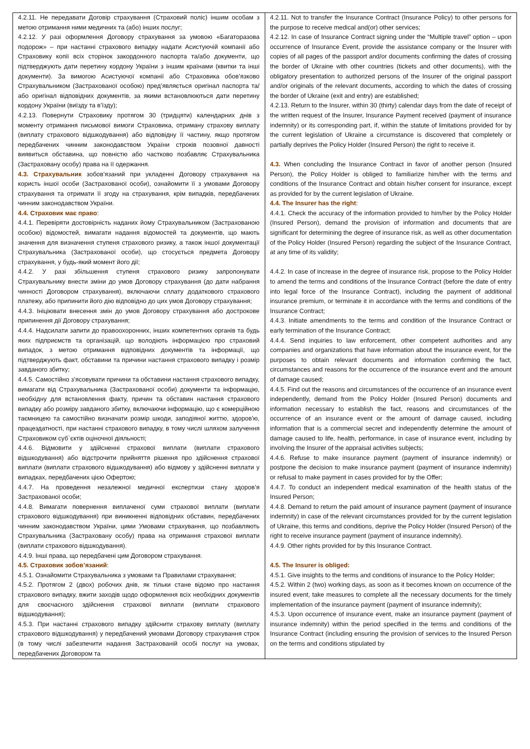| 4.2.11. Не передавати Договір страхування (Страховий поліс) іншим особам з метою отримання ними медичних та (або) інших послуг; 4.2.12. У разі оформлення Договору страхування за умовою «Багаторазова подорож» – при настанні страхового випадку надати Асистуючій компанії або Страховику копії всіх сторінок закордонного паспорта та/або документи, що підтверджують дати перетину кордону України з іншим країнами (квитки та інші документи). За вимогою Асистуючої компанії або Страховика обов’язково Страхувальником (Застрахованої особою) пред’являється оригінал паспорта та/або оригінал відповідних документів, за якими встановлюються дати перетину кордону України (виїзду та в’їзду); 4.2.13. Повернути Страховику протягом 30 (тридцяти) календарних днів з моменту отримання письмової вимоги Страховика, отриману страхову виплату (виплату страхового відшкодування) або відповідну її частину, якщо протягом передбачених чинним законодавством України строків позовної давності виявиться обставина, що повністю або частково позбавляє Страхувальника (Застраховану особу) права на її одержання. 4.3. Страхувальник зобов’язаний при укладенні Договору страхування на користь іншої особи (Застрахованої особи), ознайомити її з умовами Договору страхування та отримати її згоду на страхування, крім випадків, передбачених чинним законодавством України. 4.4. Страховик має право : 4.4.1. Перевіряти достовірність наданих йому Страхувальником (Застрахованою особою) відомостей, вимагати надання відомостей та документів, що мають значення для визначення ступеня страхового ризику, а також іншої документації Страхувальника (Застрахованої особи), що стосується предмета Договору страхування, у будь-який момент його дії; 4.4.2. У разі збільшення ступеня страхового ризику запропонувати Страхувальнику внести зміни до умов Договору страхування (до дати набрання чинності Договором страхування), включаючи сплату додаткового страхового платежу, або припинити його дію відповідно до цих умов Договору страхування; 4.4.3. Ініціювати внесення змін до умов Договору страхування або дострокове припинення дії Договору страхування; 4.4.4. Надсилати запити до правоохоронних, інших компетентних органів та будь яких підприємств та організацій, що володіють інформацією про страховий випадок, з метою отримання відповідних документів та інформації, що підтверджують факт, обставини та причини настання страхового випадку і розмір завданого збитку; 4.4.5. Самостійно з’ясовувати причини та обставини настання страхового випадку, вимагати від Страхувальника (Застрахованої особи) документи та інформацію, необхідну для встановлення факту, причин та обставин настання страхового випадку або розміру завданого збитку, включаючи інформацію, що є комерційною таємницею та самостійно визначати розмір шкоди, заподіяної життю, здоров'ю, працездатності, при настанні страхового випадку, в тому числі шляхом залучення Страховиком суб`єктів оціночної діяльності; 4.4.6. Відмовити у здійсненні страхової виплати (виплати страхового відшкодування) або відстрочити прийняття рішення про здійснення страхової виплати (виплати страхового відшкодування) або відмову у здійсненні виплати у випадках, передбачених цією Офертою; 4.4.7. На проведення незалежної медичної експертизи стану здоров’я Застрахованої особи; 4.4.8. Вимагати повернення виплаченої суми страхової виплати (виплати страхового відшкодування) при виникненні відповідних обставин, передбачених чинним законодавством України, цими Умовами страхування, що позбавляють Страхувальника (Застраховану особу) права на отримання страхової виплати (виплати страхового відшкодування). 4.4.9. Інші права, що передбачені цим Договором страхування. 4.5. Страховик зобов’язаний : 4.5.1. Ознайомити Страхувальника з умовами та Правилами страхування; 4.5.2. Протягом 2 (двох) робочих днів, як тільки стане відомо про настання страхового випадку, вжити заходів щодо оформлення всіх необхідних документів для своєчасного здійснення страхової виплати (виплати страхового відшкодування); 4.5.3. При настанні страхового випадку здійснити страхову виплату (виплату страхового відшкодування) у передбачений умовами Договору страхування строк (в тому числі забезпечити надання Застрахованій особі послуг на умовах, передбачених Договором та | 4.2.11. Not to transfer the Insurance Contract (Insurance Policy) to other persons for the purpose to receive medical and(or) other services; 4.2.12. In case of Insurance Contract signing under the “Multiple travel” option – upon occurrence of Insurance Event, provide the assistance company or the Insurer with copies of all pages of the passport and/or documents confirming the dates of crossing the border of Ukraine with other countries (tickets and other documents), with the obligatory presentation to authorized persons of the Insurer of the original passport and/or originals of the relevant documents, according to which the dates of crossing the border of Ukraine (exit and entry) are established; 4.2.13. Return to the Insurer, within 30 (thirty) calendar days from the date of receipt of the written request of the Insurer, Insurance Payment received (payment of insurance indemnity) or its corresponding part, if, within the statute of limitations provided for by the current legislation of Ukraine a circumstance is discovered that completely or partially deprives the Policy Holder (Insured Person) the right to receive it. 4.3. When concluding the Insurance Contract in favor of another person (Insured Person), the Policy Holder is obliged to familiarize him/her with the terms and conditions of the Insurance Contract and obtain his/her consent for insurance, except as provided for by the current legislation of Ukraine. 4.4. The Insurer has the right : 4.4.1. Check the accuracy of the information provided to him/her by the Policy Holder (Insured Person), demand the provision of information and documents that are significant for determining the degree of insurance risk, as well as other documentation of the Policy Holder (Insured Person) regarding the subject of the Insurance Contract, at any time of its validity; 4.4.2. In case of increase in the degree of insurance risk, propose to the Policy Holder to amend the terms and conditions of the Insurance Contract (before the date of entry into legal force of the Insurance Contract), including the payment of additional insurance premium, or terminate it in accordance with the terms and conditions of the Insurance Contract; 4.4.3. Initiate amendments to the terms and condition of the Insurance Contract or early termination of the Insurance Contract; 4.4.4. Send inquiries to law enforcement, other competent authorities and any companies and organizations that have information about the insurance event, for the purposes to obtain relevant documents and information confirming the fact, circumstances and reasons for the occurrence of the insurance event and the amount of damage caused; 4.4.5. Find out the reasons and circumstances of the occurrence of an insurance event independently, demand from the Policy Holder (Insured Person) documents and information necessary to establish the fact, reasons and circumstances of the occurrence of an insurance event or the amount of damage caused, including information that is a commercial secret and independently determine the amount of damage caused to life, health, performance, in case of insurance event, including by involving the Insurer of the appraisal activities subjects; 4.4.6. Refuse to make insurance payment (payment of insurance indemnity) or postpone the decision to make insurance payment (payment of insurance indemnity) or refusal to make payment in cases provided for by the Offer; 4.4.7. To conduct an independent medical examination of the health status of the Insured Person; 4.4.8. Demand to return the paid amount of insurance payment (payment of insurance indemnity) in case of the relevant circumstances provided for by the current legislation of Ukraine, this terms and conditions, deprive the Policy Holder (Insured Person) of the right to receive insurance payment (payment of insurance indemnity). 4.4.9. Other rights provided for by this Insurance Contract. 4.5. The Insurer is obliged: 4.5.1. Give insights to the terms and conditions of insurance to the Policy Holder; 4.5.2. Within 2 (two) working days, as soon as it becomes known on occurrence of the insured event, take measures to complete all the necessary documents for the timely implementation of the insurance payment (payment of insurance indemnity); 4.5.3. Upon occurrence of insurance event, make an insurance payment (payment of insurance indemnity) within the period specified in the terms and conditions of the Insurance Contract (including ensuring the provision of services to the Insured Person on the terms and conditions stipulated by |